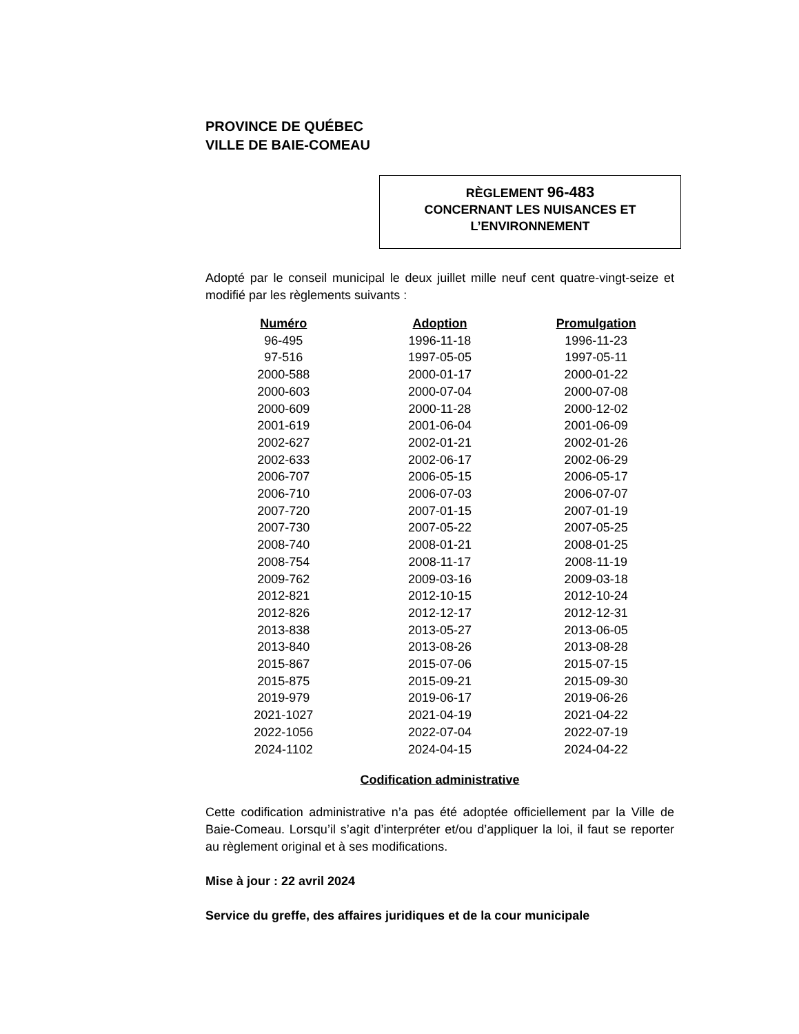PROVINCE DE QUÉBEC
VILLE DE BAIE-COMEAU
RÈGLEMENT 96-483
CONCERNANT LES NUISANCES ET
L’ENVIRONNEMENT
Adopté par le conseil municipal le deux juillet mille neuf cent quatre-vingt-seize et modifié par les règlements suivants :
| Numéro | Adoption | Promulgation |
| --- | --- | --- |
| 96-495 | 1996-11-18 | 1996-11-23 |
| 97-516 | 1997-05-05 | 1997-05-11 |
| 2000-588 | 2000-01-17 | 2000-01-22 |
| 2000-603 | 2000-07-04 | 2000-07-08 |
| 2000-609 | 2000-11-28 | 2000-12-02 |
| 2001-619 | 2001-06-04 | 2001-06-09 |
| 2002-627 | 2002-01-21 | 2002-01-26 |
| 2002-633 | 2002-06-17 | 2002-06-29 |
| 2006-707 | 2006-05-15 | 2006-05-17 |
| 2006-710 | 2006-07-03 | 2006-07-07 |
| 2007-720 | 2007-01-15 | 2007-01-19 |
| 2007-730 | 2007-05-22 | 2007-05-25 |
| 2008-740 | 2008-01-21 | 2008-01-25 |
| 2008-754 | 2008-11-17 | 2008-11-19 |
| 2009-762 | 2009-03-16 | 2009-03-18 |
| 2012-821 | 2012-10-15 | 2012-10-24 |
| 2012-826 | 2012-12-17 | 2012-12-31 |
| 2013-838 | 2013-05-27 | 2013-06-05 |
| 2013-840 | 2013-08-26 | 2013-08-28 |
| 2015-867 | 2015-07-06 | 2015-07-15 |
| 2015-875 | 2015-09-21 | 2015-09-30 |
| 2019-979 | 2019-06-17 | 2019-06-26 |
| 2021-1027 | 2021-04-19 | 2021-04-22 |
| 2022-1056 | 2022-07-04 | 2022-07-19 |
| 2024-1102 | 2024-04-15 | 2024-04-22 |
Codification administrative
Cette codification administrative n’a pas été adoptée officiellement par la Ville de Baie-Comeau. Lorsqu’il s’agit d’interpréter et/ou d’appliquer la loi, il faut se reporter au règlement original et à ses modifications.
Mise à jour : 22 avril 2024
Service du greffe, des affaires juridiques et de la cour municipale